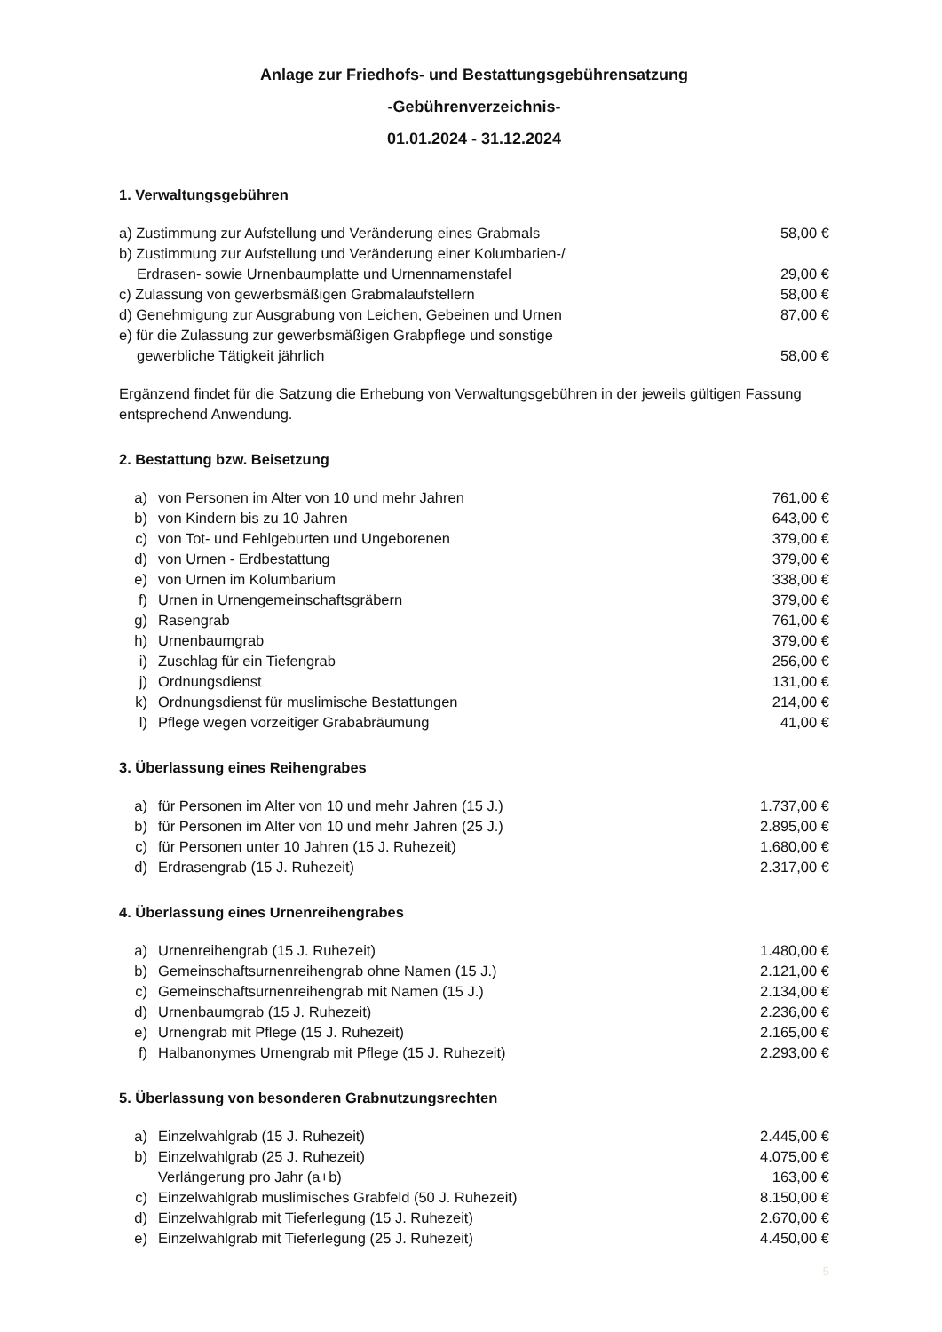Anlage zur Friedhofs- und Bestattungsgebührensatzung
-Gebührenverzeichnis-
01.01.2024 - 31.12.2024
1. Verwaltungsgebühren
| a) Zustimmung zur Aufstellung und Veränderung eines Grabmals | 58,00 € |
| b) Zustimmung zur Aufstellung und Veränderung einer Kolumbarien-/ Erdrasen- sowie Urnenbaumplatte und Urnennamenstafel | 29,00 € |
| c) Zulassung von gewerbsmäßigen Grabmalaufstellern | 58,00 € |
| d) Genehmigung zur Ausgrabung von Leichen, Gebeinen und Urnen | 87,00 € |
| e) für die Zulassung zur gewerbsmäßigen Grabpflege und sonstige gewerbliche Tätigkeit jährlich | 58,00 € |
Ergänzend findet für die Satzung die Erhebung von Verwaltungsgebühren in der jeweils gültigen Fassung entsprechend Anwendung.
2. Bestattung bzw. Beisetzung
| a) | von Personen im Alter von 10 und mehr Jahren | 761,00 € |
| b) | von Kindern bis zu 10 Jahren | 643,00 € |
| c) | von Tot- und Fehlgeburten und Ungeborenen | 379,00 € |
| d) | von Urnen - Erdbestattung | 379,00 € |
| e) | von Urnen im Kolumbarium | 338,00 € |
| f) | Urnen in Urnengemeinschaftsgräbern | 379,00 € |
| g) | Rasengrab | 761,00 € |
| h) | Urnenbaumgrab | 379,00 € |
| i) | Zuschlag für ein Tiefengrab | 256,00 € |
| j) | Ordnungsdienst | 131,00 € |
| k) | Ordnungsdienst für muslimische Bestattungen | 214,00 € |
| l) | Pflege wegen vorzeitiger Grababräumung | 41,00 € |
3. Überlassung eines Reihengrabes
| a) | für Personen im Alter von 10 und mehr Jahren (15 J.) | 1.737,00 € |
| b) | für Personen im Alter von 10 und mehr Jahren (25 J.) | 2.895,00 € |
| c) | für Personen unter 10 Jahren (15 J. Ruhezeit) | 1.680,00 € |
| d) | Erdrasengrab (15 J. Ruhezeit) | 2.317,00 € |
4. Überlassung eines Urnenreihengrabes
| a) | Urnenreihengrab (15 J. Ruhezeit) | 1.480,00 € |
| b) | Gemeinschaftsurnenreihengrab ohne Namen (15 J.) | 2.121,00 € |
| c) | Gemeinschaftsurnenreihengrab mit Namen (15 J.) | 2.134,00 € |
| d) | Urnenbaumgrab (15 J. Ruhezeit) | 2.236,00 € |
| e) | Urnengrab mit Pflege (15 J. Ruhezeit) | 2.165,00 € |
| f) | Halbanonymes Urnengrab mit Pflege (15 J. Ruhezeit) | 2.293,00 € |
5. Überlassung von besonderen Grabnutzungsrechten
| a) | Einzelwahlgrab (15 J. Ruhezeit) | 2.445,00 € |
| b) | Einzelwahlgrab (25 J. Ruhezeit) | 4.075,00 € |
| | Verlängerung pro Jahr (a+b) | 163,00 € |
| c) | Einzelwahlgrab muslimisches Grabfeld (50 J. Ruhezeit) | 8.150,00 € |
| d) | Einzelwahlgrab mit Tieferlegung (15 J. Ruhezeit) | 2.670,00 € |
| e) | Einzelwahlgrab mit Tieferlegung (25 J. Ruhezeit) | 4.450,00 € |
5